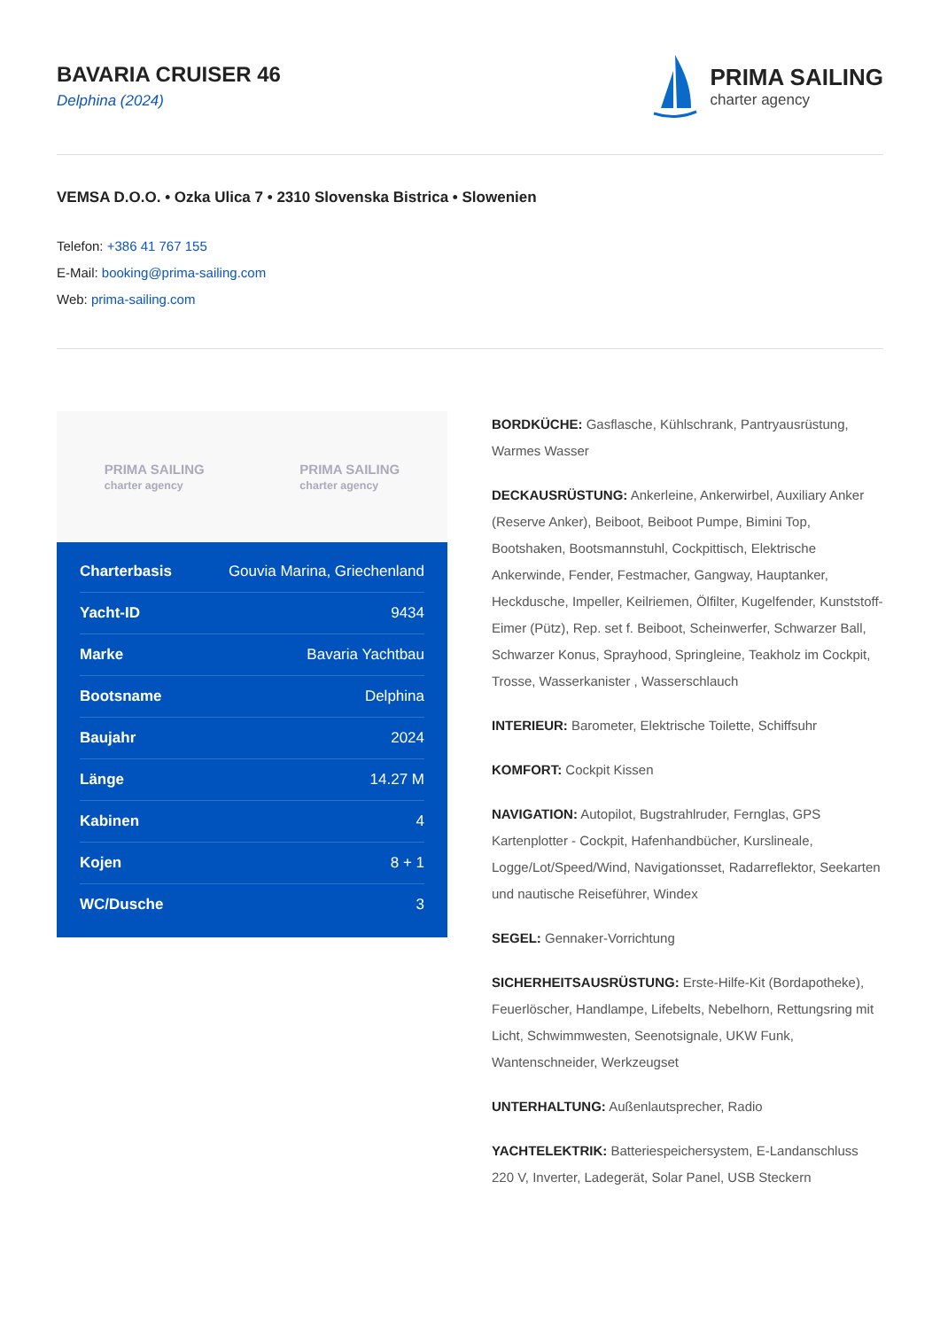BAVARIA CRUISER 46
Delphina (2024)
PRIMA SAILING
charter agency
VEMSA D.O.O. • Ozka Ulica 7 • 2310 Slovenska Bistrica • Slowenien
Telefon: +386 41 767 155
E-Mail: booking@prima-sailing.com
Web: prima-sailing.com
PRIMA SAILING
charter agency
PRIMA SAILING
charter agency
| Charterbasis | Gouvia Marina, Griechenland |
| Yacht-ID | 9434 |
| Marke | Bavaria Yachtbau |
| Bootsname | Delphina |
| Baujahr | 2024 |
| Länge | 14.27 M |
| Kabinen | 4 |
| Kojen | 8 + 1 |
| WC/Dusche | 3 |
BORDKÜCHE: Gasflasche, Kühlschrank, Pantryausrüstung, Warmes Wasser
DECKAUSRÜSTUNG: Ankerleine, Ankerwirbel, Auxiliary Anker (Reserve Anker), Beiboot, Beiboot Pumpe, Bimini Top, Bootshaken, Bootsmannstuhl, Cockpittisch, Elektrische Ankerwinde, Fender, Festmacher, Gangway, Hauptanker, Heckdusche, Impeller, Keilriemen, Ölfilter, Kugelfender, Kunststoff-Eimer (Pütz), Rep. set f. Beiboot, Scheinwerfer, Schwarzer Ball, Schwarzer Konus, Sprayhood, Springleine, Teakholz im Cockpit, Trosse, Wasserkanister , Wasserschlauch
INTERIEUR: Barometer, Elektrische Toilette, Schiffsuhr
KOMFORT: Cockpit Kissen
NAVIGATION: Autopilot, Bugstrahlruder, Fernglas, GPS Kartenplotter - Cockpit, Hafenhandbücher, Kurslineale, Logge/Lot/Speed/Wind, Navigationsset, Radarreflektor, Seekarten und nautische Reiseführer, Windex
SEGEL: Gennaker-Vorrichtung
SICHERHEITSAUSRÜSTUNG: Erste-Hilfe-Kit (Bordapotheke), Feuerlöscher, Handlampe, Lifebelts, Nebelhorn, Rettungsring mit Licht, Schwimmwesten, Seenotsignale, UKW Funk, Wantenschneider, Werkzeugset
UNTERHALTUNG: Außenlautsprecher, Radio
YACHTELEKTRIK: Batteriespeichersystem, E-Landanschluss 220 V, Inverter, Ladegerät, Solar Panel, USB Steckern